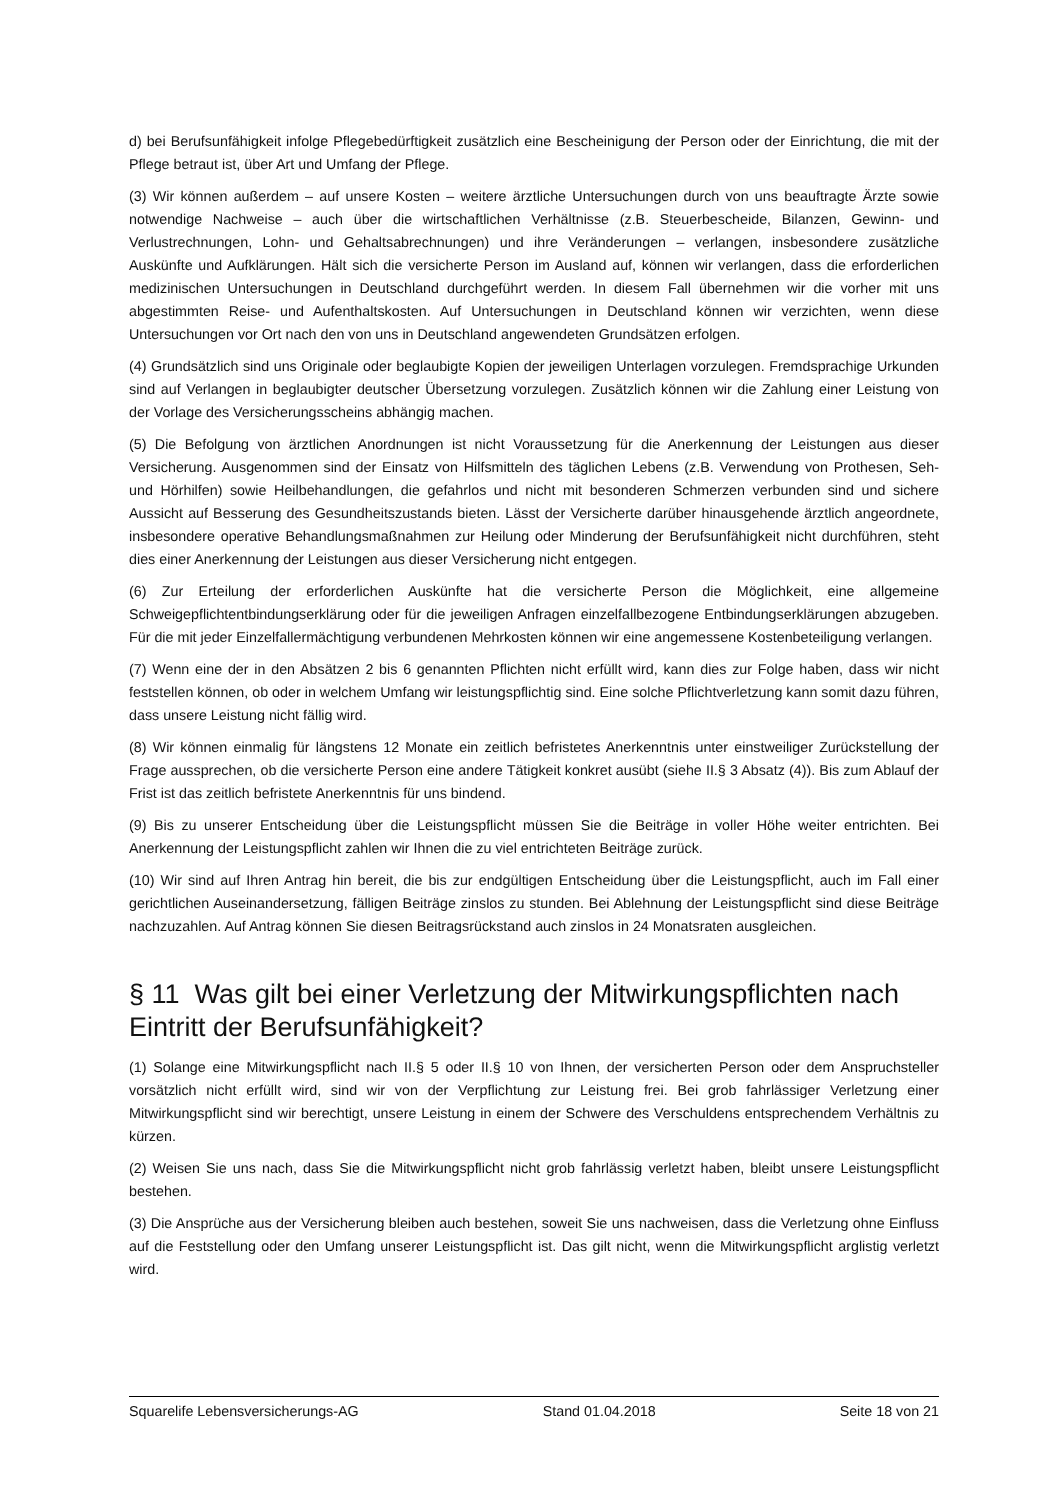d) bei Berufsunfähigkeit infolge Pflegebedürftigkeit zusätzlich eine Bescheinigung der Person oder der Einrichtung, die mit der Pflege betraut ist, über Art und Umfang der Pflege.
(3) Wir können außerdem – auf unsere Kosten – weitere ärztliche Untersuchungen durch von uns beauftragte Ärzte sowie notwendige Nachweise – auch über die wirtschaftlichen Verhältnisse (z.B. Steuerbescheide, Bilanzen, Gewinn- und Verlustrechnungen, Lohn- und Gehaltsabrechnungen) und ihre Veränderungen – verlangen, insbesondere zusätzliche Auskünfte und Aufklärungen. Hält sich die versicherte Person im Ausland auf, können wir verlangen, dass die erforderlichen medizinischen Untersuchungen in Deutschland durchgeführt werden. In diesem Fall übernehmen wir die vorher mit uns abgestimmten Reise- und Aufenthaltskosten. Auf Untersuchungen in Deutschland können wir verzichten, wenn diese Untersuchungen vor Ort nach den von uns in Deutschland angewendeten Grundsätzen erfolgen.
(4) Grundsätzlich sind uns Originale oder beglaubigte Kopien der jeweiligen Unterlagen vorzulegen. Fremdsprachige Urkunden sind auf Verlangen in beglaubigter deutscher Übersetzung vorzulegen. Zusätzlich können wir die Zahlung einer Leistung von der Vorlage des Versicherungsscheins abhängig machen.
(5) Die Befolgung von ärztlichen Anordnungen ist nicht Voraussetzung für die Anerkennung der Leistungen aus dieser Versicherung. Ausgenommen sind der Einsatz von Hilfsmitteln des täglichen Lebens (z.B. Verwendung von Prothesen, Seh- und Hörhilfen) sowie Heilbehandlungen, die gefahrlos und nicht mit besonderen Schmerzen verbunden sind und sichere Aussicht auf Besserung des Gesundheitszustands bieten. Lässt der Versicherte darüber hinausgehende ärztlich angeordnete, insbesondere operative Behandlungsmaßnahmen zur Heilung oder Minderung der Berufsunfähigkeit nicht durchführen, steht dies einer Anerkennung der Leistungen aus dieser Versicherung nicht entgegen.
(6) Zur Erteilung der erforderlichen Auskünfte hat die versicherte Person die Möglichkeit, eine allgemeine Schweigepflichtentbindungserklärung oder für die jeweiligen Anfragen einzelfallbezogene Entbindungserklärungen abzugeben. Für die mit jeder Einzelfallermächtigung verbundenen Mehrkosten können wir eine angemessene Kostenbeteiligung verlangen.
(7) Wenn eine der in den Absätzen 2 bis 6 genannten Pflichten nicht erfüllt wird, kann dies zur Folge haben, dass wir nicht feststellen können, ob oder in welchem Umfang wir leistungspflichtig sind. Eine solche Pflichtverletzung kann somit dazu führen, dass unsere Leistung nicht fällig wird.
(8) Wir können einmalig für längstens 12 Monate ein zeitlich befristetes Anerkenntnis unter einstweiliger Zurückstellung der Frage aussprechen, ob die versicherte Person eine andere Tätigkeit konkret ausübt (siehe II.§ 3 Absatz (4)). Bis zum Ablauf der Frist ist das zeitlich befristete Anerkenntnis für uns bindend.
(9) Bis zu unserer Entscheidung über die Leistungspflicht müssen Sie die Beiträge in voller Höhe weiter entrichten. Bei Anerkennung der Leistungspflicht zahlen wir Ihnen die zu viel entrichteten Beiträge zurück.
(10) Wir sind auf Ihren Antrag hin bereit, die bis zur endgültigen Entscheidung über die Leistungspflicht, auch im Fall einer gerichtlichen Auseinandersetzung, fälligen Beiträge zinslos zu stunden. Bei Ablehnung der Leistungspflicht sind diese Beiträge nachzuzahlen. Auf Antrag können Sie diesen Beitragsrückstand auch zinslos in 24 Monatsraten ausgleichen.
§ 11 Was gilt bei einer Verletzung der Mitwirkungspflichten nach Eintritt der Berufsunfähigkeit?
(1) Solange eine Mitwirkungspflicht nach II.§ 5 oder II.§ 10 von Ihnen, der versicherten Person oder dem Anspruchsteller vorsätzlich nicht erfüllt wird, sind wir von der Verpflichtung zur Leistung frei. Bei grob fahrlässiger Verletzung einer Mitwirkungspflicht sind wir berechtigt, unsere Leistung in einem der Schwere des Verschuldens entsprechendem Verhältnis zu kürzen.
(2) Weisen Sie uns nach, dass Sie die Mitwirkungspflicht nicht grob fahrlässig verletzt haben, bleibt unsere Leistungspflicht bestehen.
(3) Die Ansprüche aus der Versicherung bleiben auch bestehen, soweit Sie uns nachweisen, dass die Verletzung ohne Einfluss auf die Feststellung oder den Umfang unserer Leistungspflicht ist. Das gilt nicht, wenn die Mitwirkungspflicht arglistig verletzt wird.
Squarelife Lebensversicherungs-AG Stand 01.04.2018 Seite 18 von 21